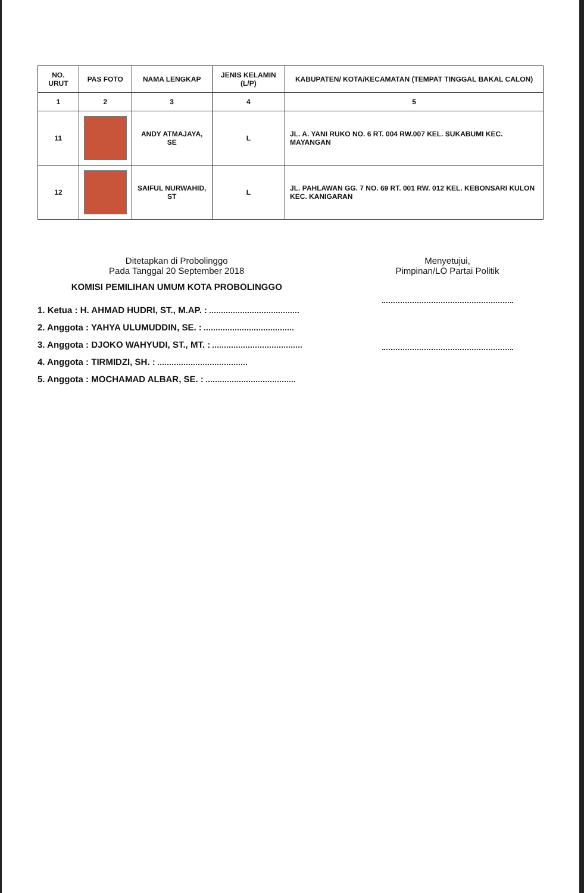| NO. URUT | PAS FOTO | NAMA LENGKAP | JENIS KELAMIN (L/P) | KABUPATEN/ KOTA/KECAMATAN (TEMPAT TINGGAL BAKAL CALON) |
| --- | --- | --- | --- | --- |
| 1 | 2 | 3 | 4 | 5 |
| 11 | | ANDY ATMAJAYA, SE | L | JL. A. YANI RUKO NO. 6 RT. 004 RW.007 KEL. SUKABUMI KEC. MAYANGAN |
| 12 | | SAIFUL NURWAHID, ST | L | JL. PAHLAWAN GG. 7 NO. 69 RT. 001 RW. 012 KEL. KEBONSARI KULON KEC. KANIGARAN |
Ditetapkan di Probolinggo
Pada Tanggal 20 September 2018
KOMISI PEMILIHAN UMUM KOTA PROBOLINGGO
1. Ketua : H. AHMAD HUDRI, ST., M.AP. :
2. Anggota : YAHYA ULUMUDDIN, SE. :
3. Anggota : DJOKO WAHYUDI, ST., MT. :
4. Anggota : TIRMIDZI, SH. :
5. Anggota : MOCHAMAD ALBAR, SE. :
Menyetujui,
Pimpinan/LO Partai Politik